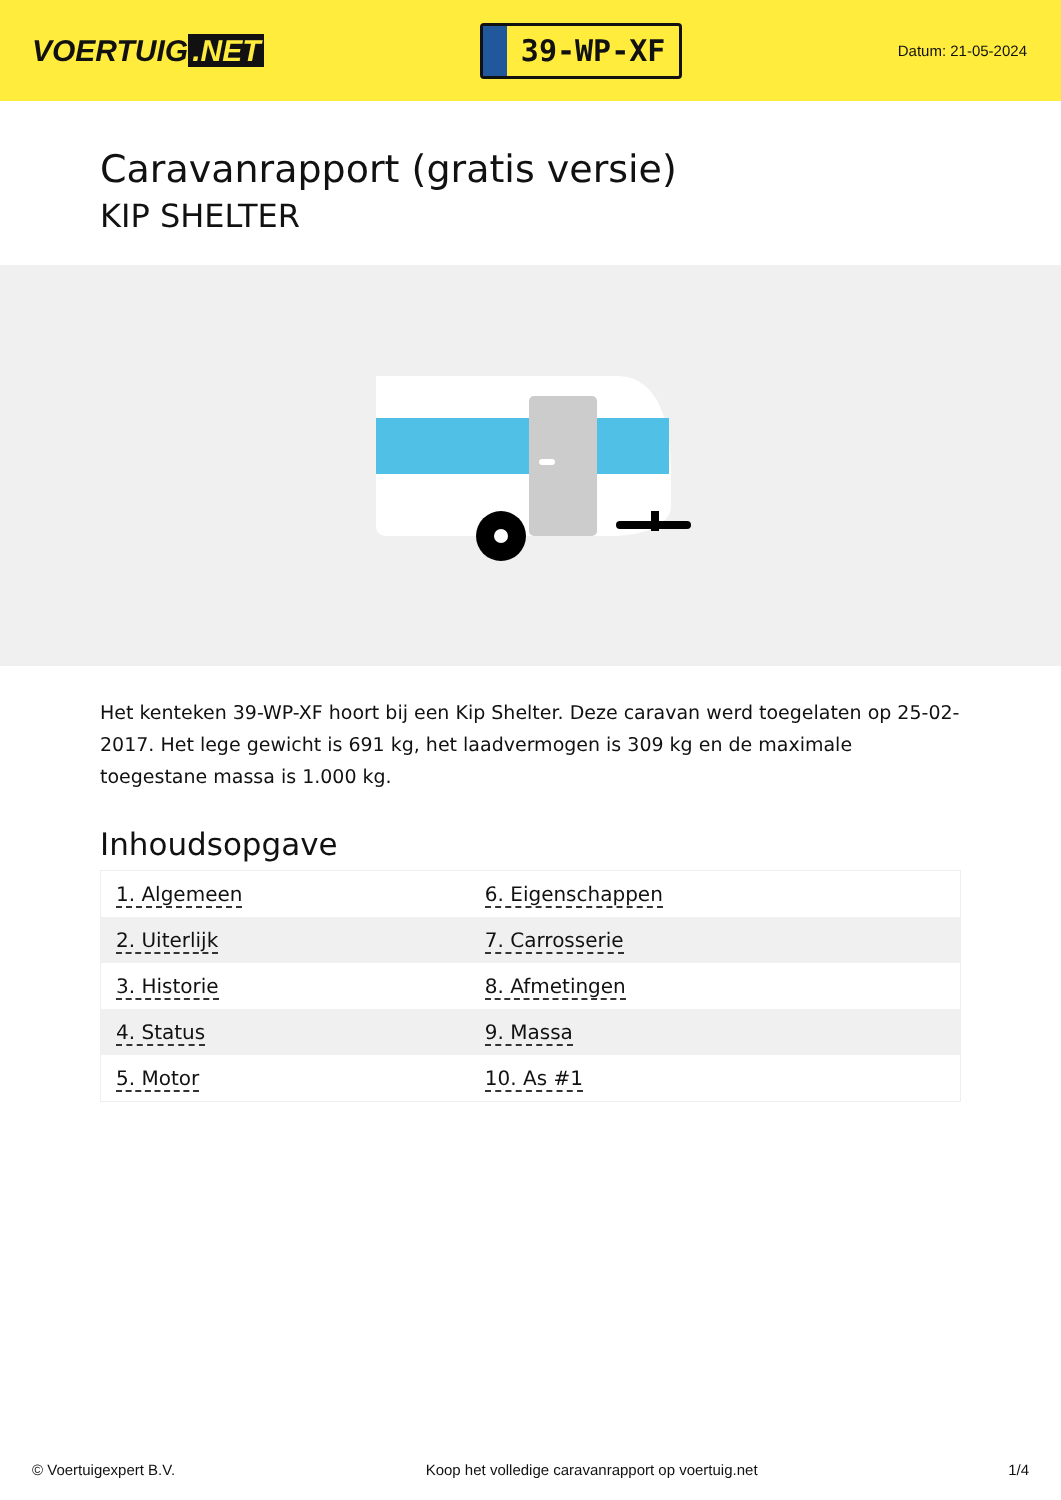VOERTUIG.NET
39-WP-XF
Datum: 21-05-2024
Caravanrapport (gratis versie)
KIP SHELTER
Het kenteken 39-WP-XF hoort bij een Kip Shelter. Deze caravan werd toegelaten op 25-02-2017. Het lege gewicht is 691 kg, het laadvermogen is 309 kg en de maximale toegestane massa is 1.000 kg.
Inhoudsopgave
| 1. Algemeen | 6. Eigenschappen |
| 2. Uiterlijk | 7. Carrosserie |
| 3. Historie | 8. Afmetingen |
| 4. Status | 9. Massa |
| 5. Motor | 10. As #1 |
© Voertuigexpert B.V. Koop het volledige caravanrapport op voertuig.net 1/4